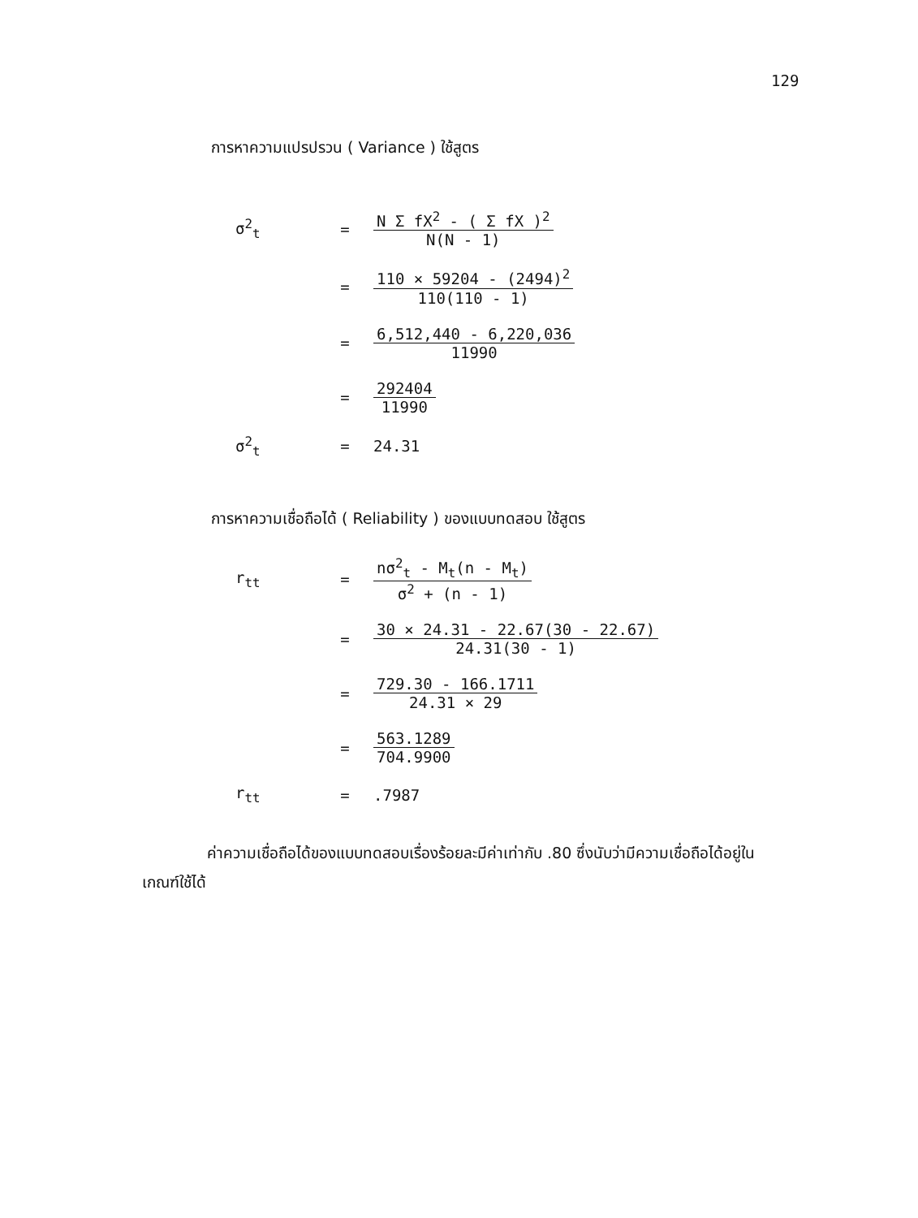129
การหาความแปรปรวน ( Variance ) ใช้สูตร
σ<sup>2</sup><sub>t</sub> = N Σ fX<sup>2</sup> - ( Σ fX )<sup>2</sup> N(N - 1)
=
110 × 59204 - (2494)<sup>2</sup> 110(110 - 1)
= 6,512,440 - 6,220,036 11990
= 292404 11990
σ<sup>2</sup><sub>t</sub> = 24.31
การหาความเชื่อถือได้ ( Reliability ) ของแบบทดสอบ ใช้สูตร
r<sub>tt</sub> = nσ<sup>2</sup><sub>t</sub> - M<sub>t</sub>(n - M<sub>t</sub>) σ<sup>2</sup> + (n - 1)
=
30 × 24.31 - 22.67(30 - 22.67) 24.31(30 - 1)
= 729.30 - 166.1711 24.31 × 29
= 563.1289 704.9900
r<sub>tt</sub> = .7987
ค่าความเชื่อถือได้ของแบบทดสอบเรื่องร้อยละมีค่าเท่ากับ .80 ซึ่งนับว่ามีความเชื่อถือได้อยู่ในเกณฑ์ใช้ได้